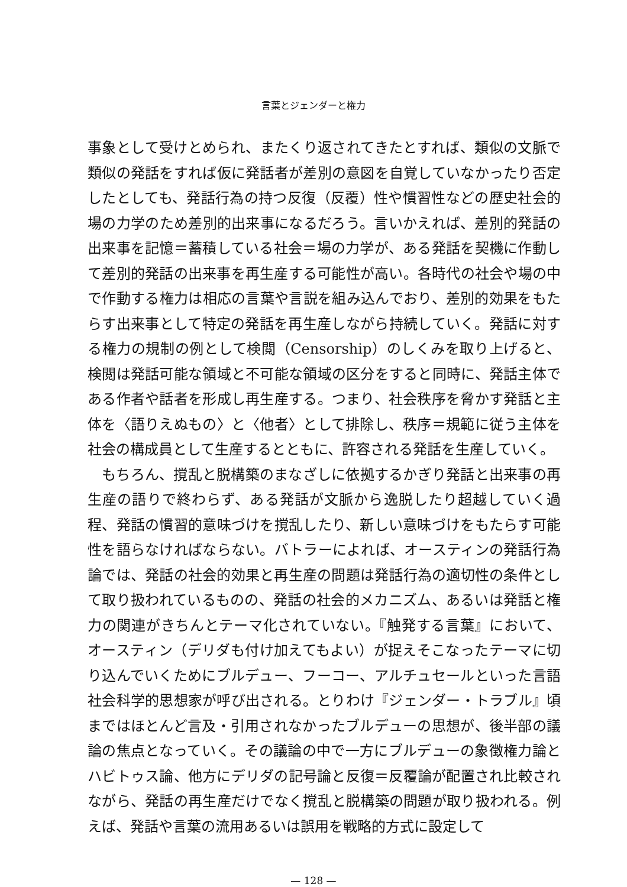言葉とジェンダーと権力
事象として受けとめられ、またくり返されてきたとすれば、類似の文脈で類似の発話をすれば仮に発話者が差別の意図を自覚していなかったり否定したとしても、発話行為の持つ反復（反覆）性や慣習性などの歴史社会的場の力学のため差別的出来事になるだろう。言いかえれば、差別的発話の出来事を記憶＝蓄積している社会＝場の力学が、ある発話を契機に作動して差別的発話の出来事を再生産する可能性が高い。各時代の社会や場の中で作動する権力は相応の言葉や言説を組み込んでおり、差別的効果をもたらす出来事として特定の発話を再生産しながら持続していく。発話に対する権力の規制の例として検閲（Censorship）のしくみを取り上げると、検閲は発話可能な領域と不可能な領域の区分をすると同時に、発話主体である作者や話者を形成し再生産する。つまり、社会秩序を脅かす発話と主体を〈語りえぬもの〉と〈他者〉として排除し、秩序＝規範に従う主体を社会の構成員として生産するとともに、許容される発話を生産していく。
もちろん、撹乱と脱構築のまなざしに依拠するかぎり発話と出来事の再生産の語りで終わらず、ある発話が文脈から逸脱したり超越していく過程、発話の慣習的意味づけを撹乱したり、新しい意味づけをもたらす可能性を語らなければならない。バトラーによれば、オースティンの発話行為論では、発話の社会的効果と再生産の問題は発話行為の適切性の条件として取り扱われているものの、発話の社会的メカニズム、あるいは発話と権力の関連がきちんとテーマ化されていない。『触発する言葉』において、オースティン（デリダも付け加えてもよい）が捉えそこなったテーマに切り込んでいくためにブルデュー、フーコー、アルチュセールといった言語社会科学的思想家が呼び出される。とりわけ『ジェンダー・トラブル』頃まではほとんど言及・引用されなかったブルデューの思想が、後半部の議論の焦点となっていく。その議論の中で一方にブルデューの象徴権力論とハビトゥス論、他方にデリダの記号論と反復＝反覆論が配置され比較されながら、発話の再生産だけでなく撹乱と脱構築の問題が取り扱われる。例えば、発話や言葉の流用あるいは誤用を戦略的方式に設定して
— 128 —